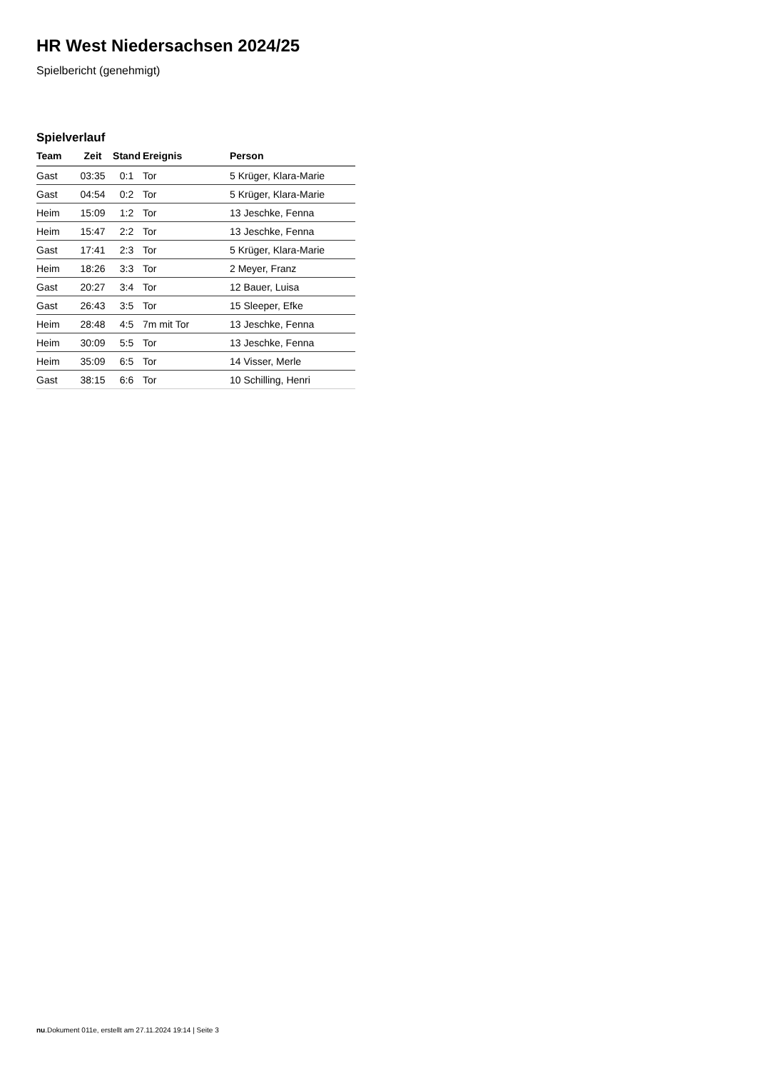HR West Niedersachsen 2024/25
Spielbericht (genehmigt)
Spielverlauf
| Team | Zeit | Stand | Ereignis | Person |
| --- | --- | --- | --- | --- |
| Gast | 03:35 | 0:1 | Tor | 5 Krüger, Klara-Marie |
| Gast | 04:54 | 0:2 | Tor | 5 Krüger, Klara-Marie |
| Heim | 15:09 | 1:2 | Tor | 13 Jeschke, Fenna |
| Heim | 15:47 | 2:2 | Tor | 13 Jeschke, Fenna |
| Gast | 17:41 | 2:3 | Tor | 5 Krüger, Klara-Marie |
| Heim | 18:26 | 3:3 | Tor | 2 Meyer, Franz |
| Gast | 20:27 | 3:4 | Tor | 12 Bauer, Luisa |
| Gast | 26:43 | 3:5 | Tor | 15 Sleeper, Efke |
| Heim | 28:48 | 4:5 | 7m mit Tor | 13 Jeschke, Fenna |
| Heim | 30:09 | 5:5 | Tor | 13 Jeschke, Fenna |
| Heim | 35:09 | 6:5 | Tor | 14 Visser, Merle |
| Gast | 38:15 | 6:6 | Tor | 10 Schilling, Henri |
nu.Dokument 011e, erstellt am 27.11.2024 19:14 | Seite 3